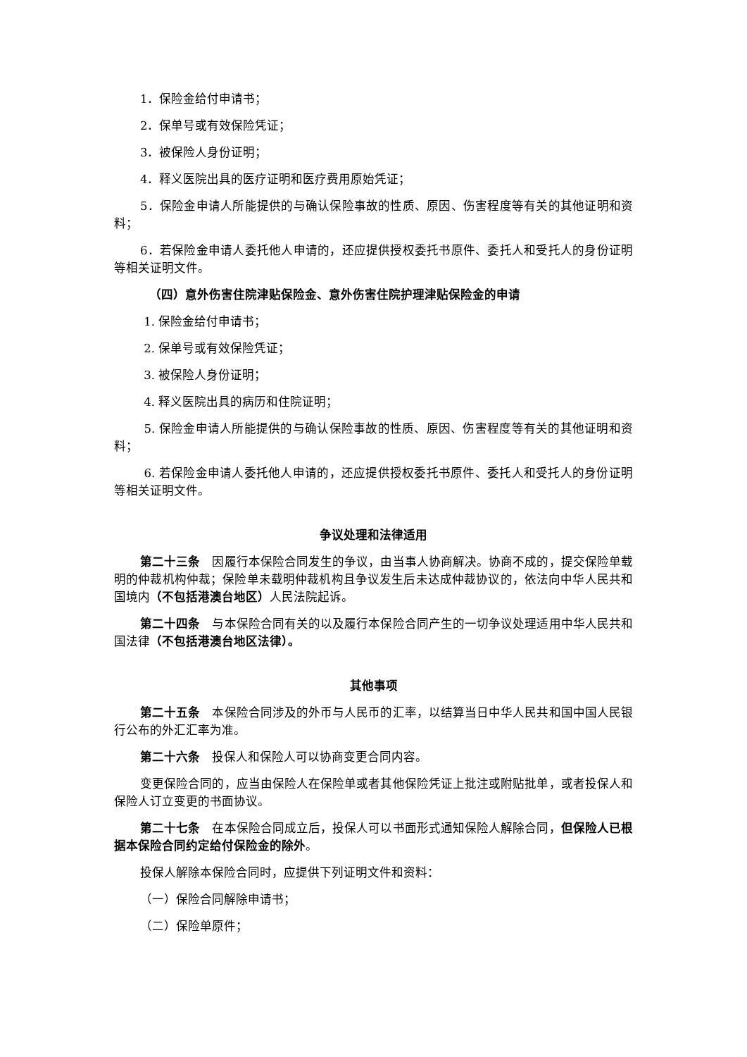1．保险金给付申请书；
2．保单号或有效保险凭证；
3．被保险人身份证明；
4．释义医院出具的医疗证明和医疗费用原始凭证；
5．保险金申请人所能提供的与确认保险事故的性质、原因、伤害程度等有关的其他证明和资料；
6．若保险金申请人委托他人申请的，还应提供授权委托书原件、委托人和受托人的身份证明等相关证明文件。
（四）意外伤害住院津贴保险金、意外伤害住院护理津贴保险金的申请
1. 保险金给付申请书；
2. 保单号或有效保险凭证；
3. 被保险人身份证明；
4. 释义医院出具的病历和住院证明；
5. 保险金申请人所能提供的与确认保险事故的性质、原因、伤害程度等有关的其他证明和资料；
6. 若保险金申请人委托他人申请的，还应提供授权委托书原件、委托人和受托人的身份证明等相关证明文件。
争议处理和法律适用
第二十三条　因履行本保险合同发生的争议，由当事人协商解决。协商不成的，提交保险单载明的仲裁机构仲裁；保险单未载明仲裁机构且争议发生后未达成仲裁协议的，依法向中华人民共和国境内（不包括港澳台地区）人民法院起诉。
第二十四条　与本保险合同有关的以及履行本保险合同产生的一切争议处理适用中华人民共和国法律（不包括港澳台地区法律）。
其他事项
第二十五条　本保险合同涉及的外币与人民币的汇率，以结算当日中华人民共和国中国人民银行公布的外汇汇率为准。
第二十六条　投保人和保险人可以协商变更合同内容。
变更保险合同的，应当由保险人在保险单或者其他保险凭证上批注或附贴批单，或者投保人和保险人订立变更的书面协议。
第二十七条　在本保险合同成立后，投保人可以书面形式通知保险人解除合同，但保险人已根据本保险合同约定给付保险金的除外。
投保人解除本保险合同时，应提供下列证明文件和资料：
（一）保险合同解除申请书；
（二）保险单原件；